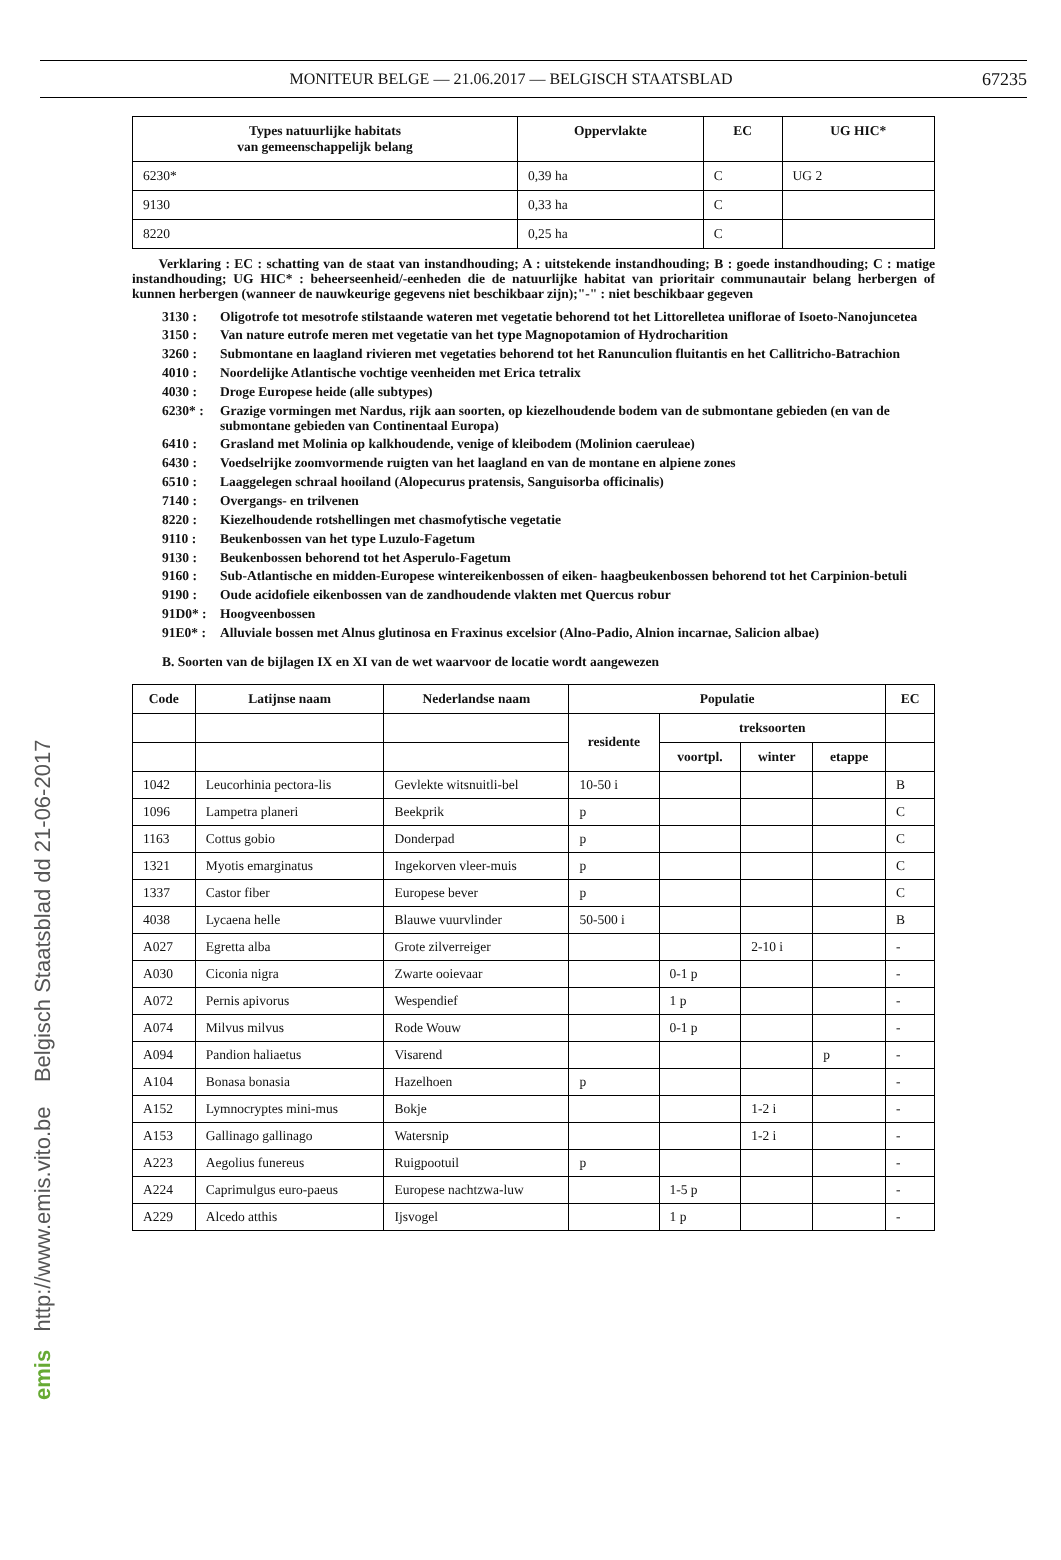emis http://www.emis.vito.be Belgisch Staatsblad dd 21-06-2017
MONITEUR BELGE — 21.06.2017 — BELGISCH STAATSBLAD 67235
| Types natuurlijke habitats van gemeenschappelijk belang | Oppervlakte | EC | UG HIC* |
| --- | --- | --- | --- |
| 6230* | 0,39 ha | C | UG 2 |
| 9130 | 0,33 ha | C | |
| 8220 | 0,25 ha | C | |
Verklaring : EC : schatting van de staat van instandhouding; A : uitstekende instandhouding; B : goede instandhouding; C : matige instandhouding; UG HIC* : beheerseenheid/-eenheden die de natuurlijke habitat van prioritair communautair belang herbergen of kunnen herbergen (wanneer de nauwkeurige gegevens niet beschikbaar zijn);"-" : niet beschikbaar gegeven
3130 : Oligotrofe tot mesotrofe stilstaande wateren met vegetatie behorend tot het Littorelletea uniflorae of Isoeto-Nanojuncetea
3150 : Van nature eutrofe meren met vegetatie van het type Magnopotamion of Hydrocharition
3260 : Submontane en laagland rivieren met vegetaties behorend tot het Ranunculion fluitantis en het Callitricho-Batrachion
4010 : Noordelijke Atlantische vochtige veenheiden met Erica tetralix
4030 : Droge Europese heide (alle subtypes)
6230* : Grazige vormingen met Nardus, rijk aan soorten, op kiezelhoudende bodem van de submontane gebieden (en van de submontane gebieden van Continentaal Europa)
6410 : Grasland met Molinia op kalkhoudende, venige of kleibodem (Molinion caeruleae)
6430 : Voedselrijke zoomvormende ruigten van het laagland en van de montane en alpiene zones
6510 : Laaggelegen schraal hooiland (Alopecurus pratensis, Sanguisorba officinalis)
7140 : Overgangs- en trilvenen
8220 : Kiezelhoudende rotshellingen met chasmofytische vegetatie
9110 : Beukenbossen van het type Luzulo-Fagetum
9130 : Beukenbossen behorend tot het Asperulo-Fagetum
9160 : Sub-Atlantische en midden-Europese wintereikenbossen of eiken- haagbeukenbossen behorend tot het Carpinion-betuli
9190 : Oude acidofiele eikenbossen van de zandhoudende vlakten met Quercus robur
91D0* : Hoogveenbossen
91E0* : Alluviale bossen met Alnus glutinosa en Fraxinus excelsior (Alno-Padio, Alnion incarnae, Salicion albae)
B. Soorten van de bijlagen IX en XI van de wet waarvoor de locatie wordt aangewezen
| Code | Latijnse naam | Nederlandse naam | Populatie | | | | EC |
| --- | --- | --- | --- | --- | --- | --- | --- |
| | | | residente | treksoorten | | | |
| | | | | voortpl. | winter | etappe | |
| 1042 | Leucorhinia pectora-lis | Gevlekte witsnuitli-bel | 10-50 i | | | | B |
| 1096 | Lampetra planeri | Beekprik | p | | | | C |
| 1163 | Cottus gobio | Donderpad | p | | | | C |
| 1321 | Myotis emarginatus | Ingekorven vleer-muis | p | | | | C |
| 1337 | Castor fiber | Europese bever | p | | | | C |
| 4038 | Lycaena helle | Blauwe vuurvlinder | 50-500 i | | | | B |
| A027 | Egretta alba | Grote zilverreiger | | | 2-10 i | | - |
| A030 | Ciconia nigra | Zwarte ooievaar | | 0-1 p | | | - |
| A072 | Pernis apivorus | Wespendief | | 1 p | | | - |
| A074 | Milvus milvus | Rode Wouw | | 0-1 p | | | - |
| A094 | Pandion haliaetus | Visarend | | | | p | - |
| A104 | Bonasa bonasia | Hazelhoen | p | | | | - |
| A152 | Lymnocryptes mini-mus | Bokje | | | 1-2 i | | - |
| A153 | Gallinago gallinago | Watersnip | | | 1-2 i | | - |
| A223 | Aegolius funereus | Ruigpootuil | p | | | | - |
| A224 | Caprimulgus euro-paeus | Europese nachtzwa-luw | | 1-5 p | | | - |
| A229 | Alcedo atthis | Ijsvogel | | 1 p | | | - |